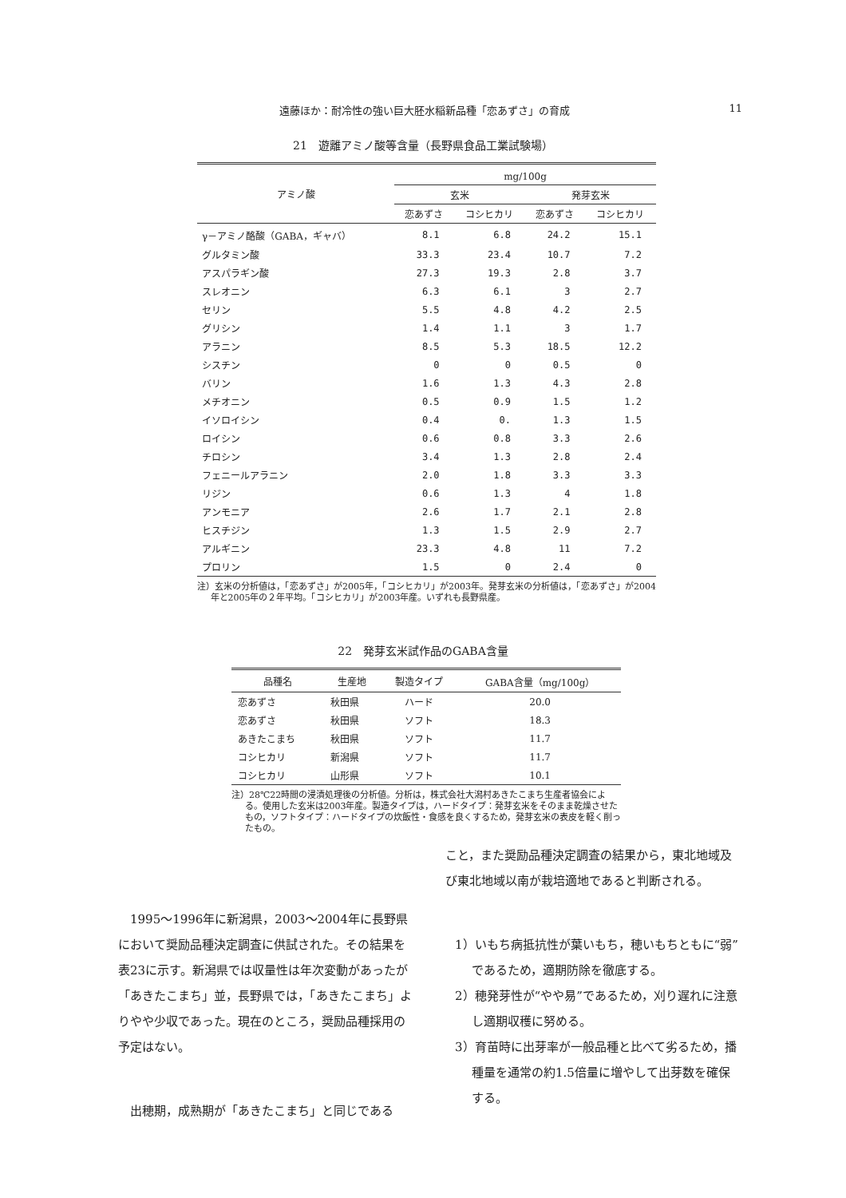遠藤ほか：耐冷性の強い巨大胚水稲新品種「恋あずさ」の育成 11
21　遊離アミノ酸等含量（長野県食品工業試験場）
| アミノ酸 | mg/100g | | | |
| --- | --- | --- | --- | --- |
| | 玄米 | | 発芽玄米 | |
| | 恋あずさ | コシヒカリ | 恋あずさ | コシヒカリ |
| γ－アミノ酪酸（GABA，ギャバ） | 8.1 | 6.8 | 24.2 | 15.1 |
| グルタミン酸 | 33.3 | 23.4 | 10.7 | 7.2 |
| アスパラギン酸 | 27.3 | 19.3 | 2.8 | 3.7 |
| スレオニン | 6.3 | 6.1 | 3 | 2.7 |
| セリン | 5.5 | 4.8 | 4.2 | 2.5 |
| グリシン | 1.4 | 1.1 | 3 | 1.7 |
| アラニン | 8.5 | 5.3 | 18.5 | 12.2 |
| シスチン | 0 | 0 | 0.5 | 0 |
| バリン | 1.6 | 1.3 | 4.3 | 2.8 |
| メチオニン | 0.5 | 0.9 | 1.5 | 1.2 |
| イソロイシン | 0.4 | 0. | 1.3 | 1.5 |
| ロイシン | 0.6 | 0.8 | 3.3 | 2.6 |
| チロシン | 3.4 | 1.3 | 2.8 | 2.4 |
| フェニールアラニン | 2.0 | 1.8 | 3.3 | 3.3 |
| リジン | 0.6 | 1.3 | 4 | 1.8 |
| アンモニア | 2.6 | 1.7 | 2.1 | 2.8 |
| ヒスチジン | 1.3 | 1.5 | 2.9 | 2.7 |
| アルギニン | 23.3 | 4.8 | 11 | 7.2 |
| プロリン | 1.5 | 0 | 2.4 | 0 |
注）玄米の分析値は，「恋あずさ」が2005年，「コシヒカリ」が2003年。発芽玄米の分析値は，「恋あずさ」が2004年と2005年の２年平均。「コシヒカリ」が2003年産。いずれも長野県産。
22　発芽玄米試作品のGABA含量
| 品種名 | 生産地 | 製造タイプ | GABA含量（mg/100g） |
| --- | --- | --- | --- |
| 恋あずさ | 秋田県 | ハード | 20.0 |
| 恋あずさ | 秋田県 | ソフト | 18.3 |
| あきたこまち | 秋田県 | ソフト | 11.7 |
| コシヒカリ | 新潟県 | ソフト | 11.7 |
| コシヒカリ | 山形県 | ソフト | 10.1 |
注）28℃22時間の浸漬処理後の分析値。分析は，株式会社大潟村あきたこまち生産者協会による。使用した玄米は2003年産。製造タイプは，ハードタイプ：発芽玄米をそのまま乾燥させたもの，ソフトタイプ：ハードタイプの炊飯性・食感を良くするため，発芽玄米の表皮を軽く削ったもの。
1995～1996年に新潟県，2003～2004年に長野県において奨励品種決定調査に供試された。その結果を表23に示す。新潟県では収量性は年次変動があったが「あきたこまち」並，長野県では，「あきたこまち」よりやや少収であった。現在のところ，奨励品種採用の予定はない。
出穂期，成熟期が「あきたこまち」と同じである
こと，また奨励品種決定調査の結果から，東北地域及び東北地域以南が栽培適地であると判断される。
1）いもち病抵抗性が葉いもち，穂いもちともに“弱”であるため，適期防除を徹底する。
2）穂発芽性が“やや易”であるため，刈り遅れに注意し適期収穫に努める。
3）育苗時に出芽率が一般品種と比べて劣るため，播種量を通常の約1.5倍量に増やして出芽数を確保する。